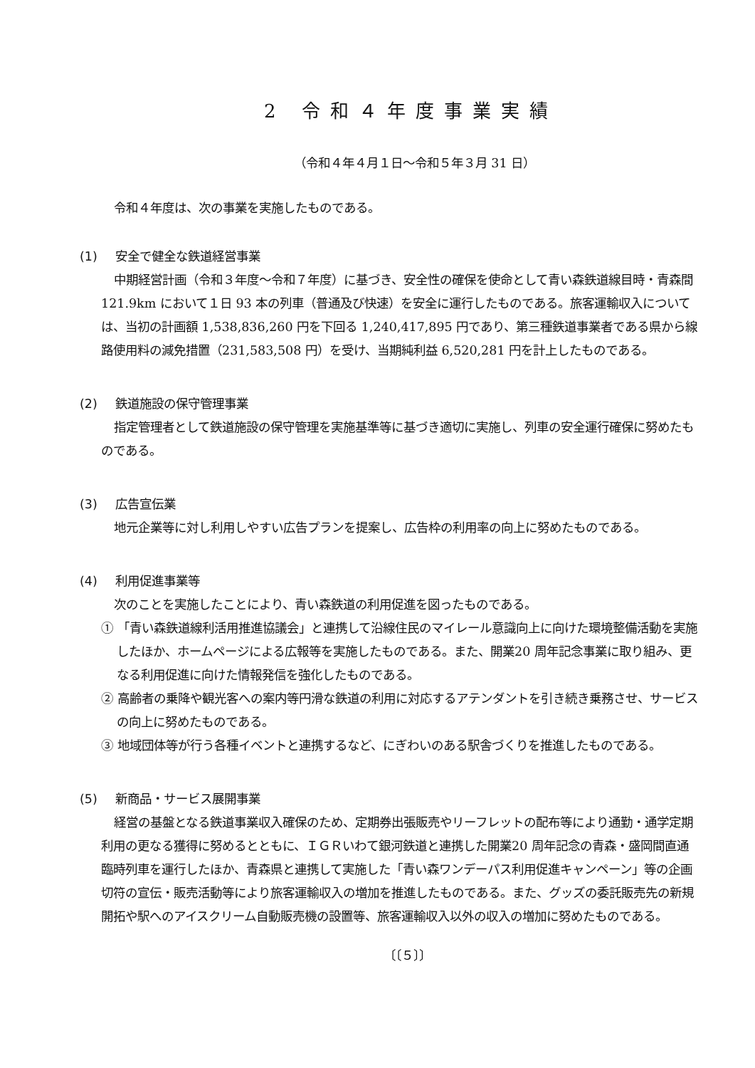2 令和４年度事業実績
（令和４年４月１日～令和５年３月 31 日）
令和４年度は、次の事業を実施したものである。
(1) 安全で健全な鉄道経営事業
中期経営計画（令和３年度～令和７年度）に基づき、安全性の確保を使命として青い森鉄道線目時・青森間 121.9km において１日 93 本の列車（普通及び快速）を安全に運行したものである。旅客運輸収入については、当初の計画額 1,538,836,260 円を下回る 1,240,417,895 円であり、第三種鉄道事業者である県から線路使用料の減免措置（231,583,508 円）を受け、当期純利益 6,520,281 円を計上したものである。
(2) 鉄道施設の保守管理事業
指定管理者として鉄道施設の保守管理を実施基準等に基づき適切に実施し、列車の安全運行確保に努めたものである。
(3) 広告宣伝業
地元企業等に対し利用しやすい広告プランを提案し、広告枠の利用率の向上に努めたものである。
(4) 利用促進事業等
次のことを実施したことにより、青い森鉄道の利用促進を図ったものである。
① 「青い森鉄道線利活用推進協議会」と連携して沿線住民のマイレール意識向上に向けた環境整備活動を実施したほか、ホームページによる広報等を実施したものである。また、開業20 周年記念事業に取り組み、更なる利用促進に向けた情報発信を強化したものである。
② 高齢者の乗降や観光客への案内等円滑な鉄道の利用に対応するアテンダントを引き続き乗務させ、サービスの向上に努めたものである。
③ 地域団体等が行う各種イベントと連携するなど、にぎわいのある駅舎づくりを推進したものである。
(5) 新商品・サービス展開事業
経営の基盤となる鉄道事業収入確保のため、定期券出張販売やリーフレットの配布等により通勤・通学定期利用の更なる獲得に努めるとともに、ＩＧＲいわて銀河鉄道と連携した開業20 周年記念の青森・盛岡間直通臨時列車を運行したほか、青森県と連携して実施した「青い森ワンデーパス利用促進キャンペーン」等の企画切符の宣伝・販売活動等により旅客運輸収入の増加を推進したものである。また、グッズの委託販売先の新規開拓や駅へのアイスクリーム自動販売機の設置等、旅客運輸収入以外の収入の増加に努めたものである。
〔〔５〕〕